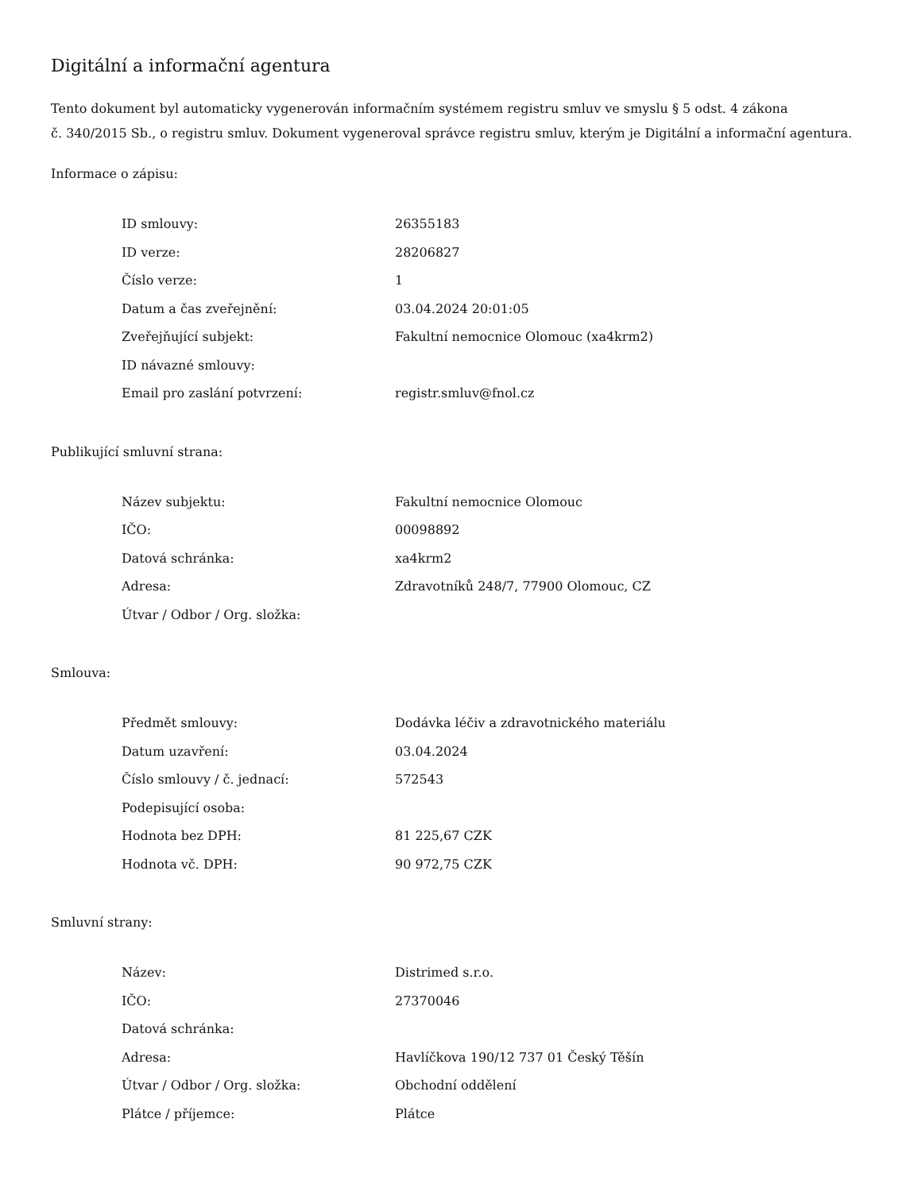Digitální a informační agentura
Tento dokument byl automaticky vygenerován informačním systémem registru smluv ve smyslu § 5 odst. 4 zákona
č. 340/2015 Sb., o registru smluv. Dokument vygeneroval správce registru smluv, kterým je Digitální a informační agentura.
Informace o zápisu:
| ID smlouvy: | 26355183 |
| ID verze: | 28206827 |
| Číslo verze: | 1 |
| Datum a čas zveřejnění: | 03.04.2024 20:01:05 |
| Zveřejňující subjekt: | Fakultní nemocnice Olomouc (xa4krm2) |
| ID návazné smlouvy: | |
| Email pro zaslání potvrzení: | registr.smluv@fnol.cz |
Publikující smluvní strana:
| Název subjektu: | Fakultní nemocnice Olomouc |
| IČO: | 00098892 |
| Datová schránka: | xa4krm2 |
| Adresa: | Zdravotníků 248/7, 77900 Olomouc, CZ |
| Útvar / Odbor / Org. složka: | |
Smlouva:
| Předmět smlouvy: | Dodávka léčiv a zdravotnického materiálu |
| Datum uzavření: | 03.04.2024 |
| Číslo smlouvy / č. jednací: | 572543 |
| Podepisující osoba: | |
| Hodnota bez DPH: | 81 225,67 CZK |
| Hodnota vč. DPH: | 90 972,75 CZK |
Smluvní strany:
| Název: | Distrimed s.r.o. |
| IČO: | 27370046 |
| Datová schránka: | |
| Adresa: | Havlíčkova 190/12 737 01 Český Těšín |
| Útvar / Odbor / Org. složka: | Obchodní oddělení |
| Plátce / příjemce: | Plátce |